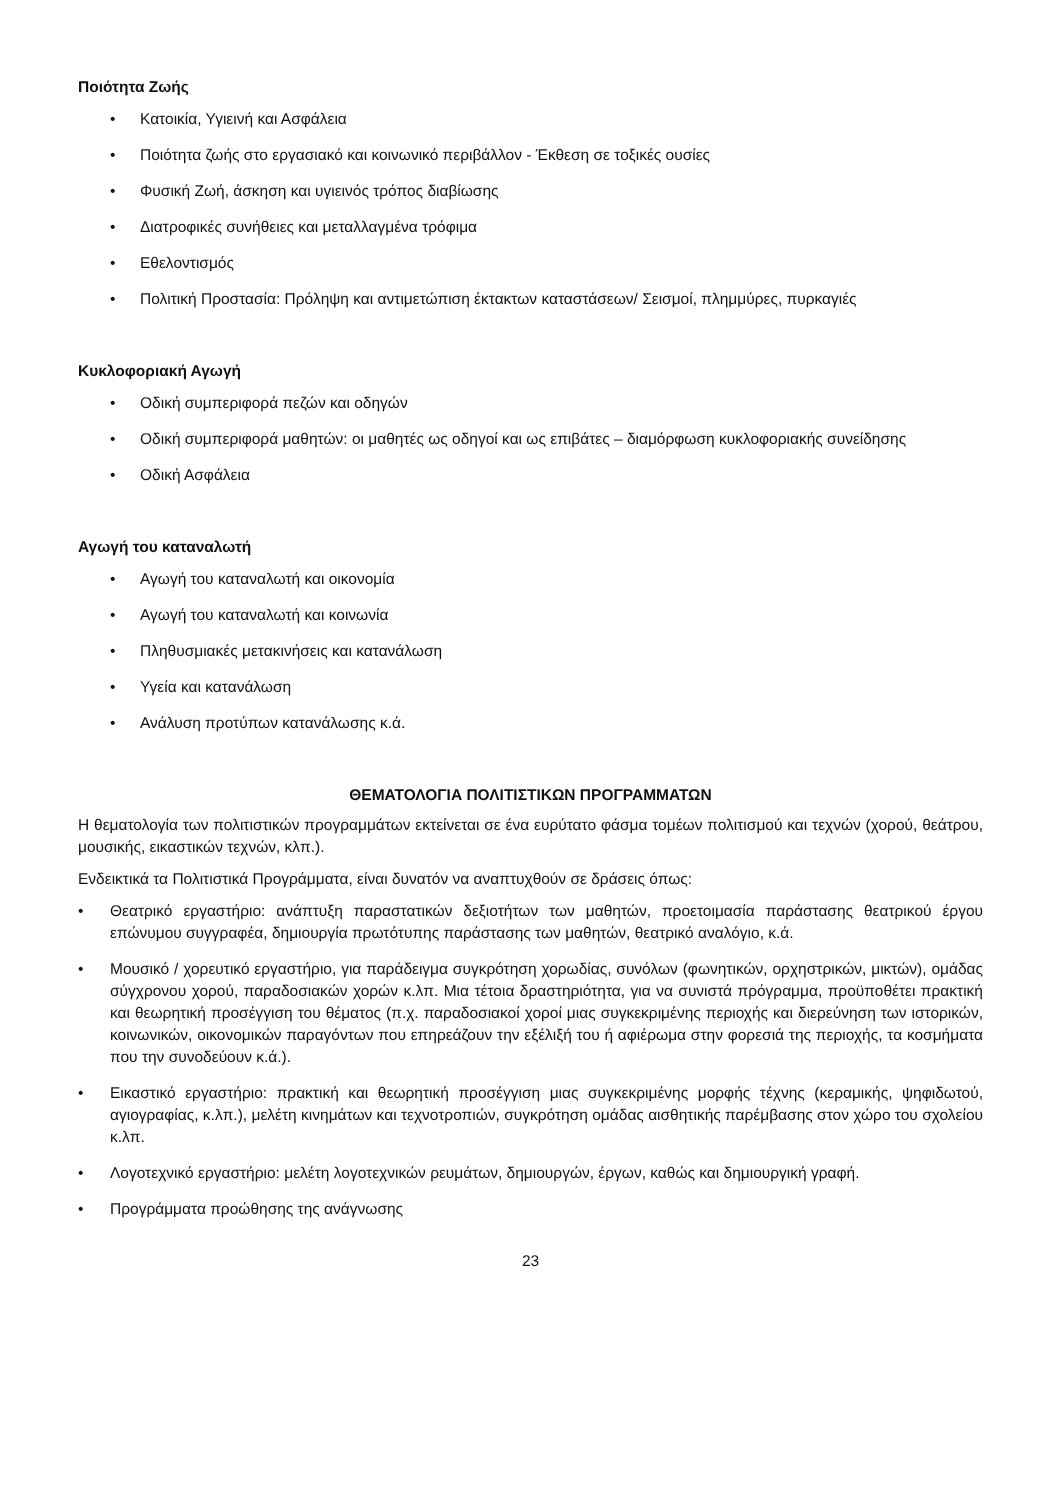Ποιότητα Ζωής
• Κατοικία, Υγιεινή και Ασφάλεια
• Ποιότητα ζωής στο εργασιακό και κοινωνικό περιβάλλον - Έκθεση σε τοξικές ουσίες
• Φυσική Ζωή, άσκηση και υγιεινός τρόπος διαβίωσης
• Διατροφικές συνήθειες και μεταλλαγμένα τρόφιμα
• Εθελοντισμός
• Πολιτική Προστασία: Πρόληψη και αντιμετώπιση έκτακτων καταστάσεων/ Σεισμοί, πλημμύρες, πυρκαγιές
Κυκλοφοριακή Αγωγή
• Οδική συμπεριφορά πεζών και οδηγών
• Οδική συμπεριφορά μαθητών: οι μαθητές ως οδηγοί και ως επιβάτες – διαμόρφωση κυκλοφοριακής συνείδησης
• Οδική Ασφάλεια
Αγωγή του καταναλωτή
• Αγωγή του καταναλωτή και οικονομία
• Αγωγή του καταναλωτή και κοινωνία
• Πληθυσμιακές μετακινήσεις και κατανάλωση
• Υγεία και κατανάλωση
• Ανάλυση προτύπων κατανάλωσης κ.ά.
ΘΕΜΑΤΟΛΟΓΙΑ ΠΟΛΙΤΙΣΤΙΚΩΝ ΠΡΟΓΡΑΜΜΑΤΩΝ
Η θεματολογία των πολιτιστικών προγραμμάτων εκτείνεται σε ένα ευρύτατο φάσμα τομέων πολιτισμού και τεχνών (χορού, θεάτρου, μουσικής, εικαστικών τεχνών, κλπ.).
Ενδεικτικά τα Πολιτιστικά Προγράμματα, είναι δυνατόν να αναπτυχθούν σε δράσεις όπως:
• Θεατρικό εργαστήριο: ανάπτυξη παραστατικών δεξιοτήτων των μαθητών, προετοιμασία παράστασης θεατρικού έργου επώνυμου συγγραφέα, δημιουργία πρωτότυπης παράστασης των μαθητών, θεατρικό αναλόγιο, κ.ά.
• Μουσικό / χορευτικό εργαστήριο, για παράδειγμα συγκρότηση χορωδίας, συνόλων (φωνητικών, ορχηστρικών, μικτών), ομάδας σύγχρονου χορού, παραδοσιακών χορών κ.λπ. Μια τέτοια δραστηριότητα, για να συνιστά πρόγραμμα, προϋποθέτει πρακτική και θεωρητική προσέγγιση του θέματος (π.χ. παραδοσιακοί χοροί μιας συγκεκριμένης περιοχής και διερεύνηση των ιστορικών, κοινωνικών, οικονομικών παραγόντων που επηρεάζουν την εξέλιξή του ή αφιέρωμα στην φορεσιά της περιοχής, τα κοσμήματα που την συνοδεύουν κ.ά.).
• Εικαστικό εργαστήριο: πρακτική και θεωρητική προσέγγιση μιας συγκεκριμένης μορφής τέχνης (κεραμικής, ψηφιδωτού, αγιογραφίας, κ.λπ.), μελέτη κινημάτων και τεχνοτροπιών, συγκρότηση ομάδας αισθητικής παρέμβασης στον χώρο του σχολείου κ.λπ.
• Λογοτεχνικό εργαστήριο: μελέτη λογοτεχνικών ρευμάτων, δημιουργών, έργων, καθώς και δημιουργική γραφή.
• Προγράμματα προώθησης της ανάγνωσης
23